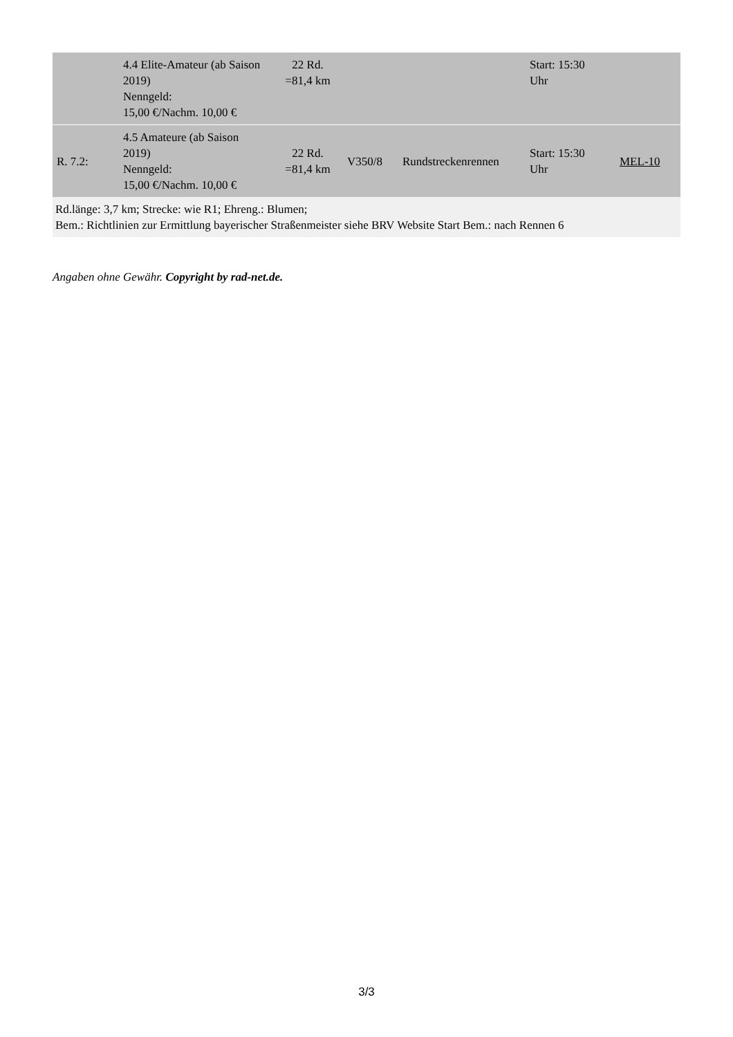| | 4.4 Elite-Amateur (ab Saison 2019) Nenngeld: 15,00 €/Nachm. 10,00 € | 22 Rd. =81,4 km | | | Start: 15:30 Uhr | |
| R. 7.2: | 4.5 Amateure (ab Saison 2019) Nenngeld: 15,00 €/Nachm. 10,00 € | 22 Rd. =81,4 km | V350/8 | Rundstreckenrennen | Start: 15:30 Uhr | MEL-10 |
| Rd.länge: 3,7 km; Strecke: wie R1; Ehreng.: Blumen; Bem.: Richtlinien zur Ermittlung bayerischer Straßenmeister siehe BRV Website Start Bem.: nach Rennen 6 | | | | | | |
Angaben ohne Gewähr. Copyright by rad-net.de.
3/3